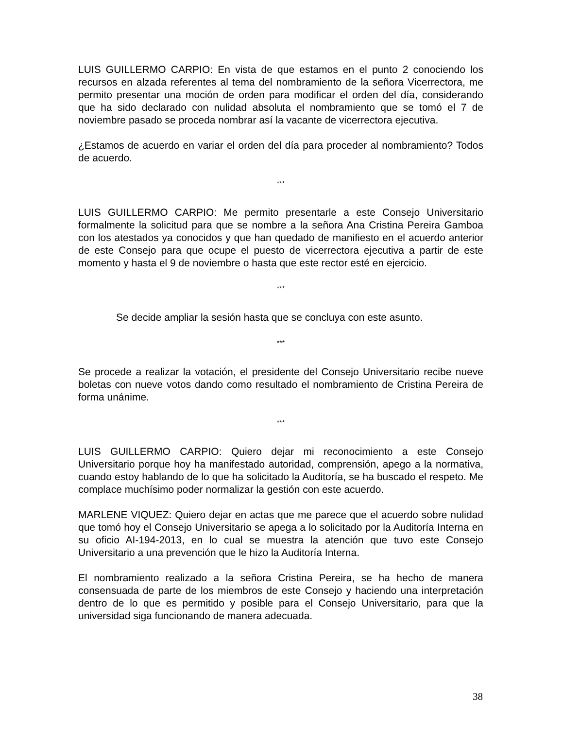LUIS GUILLERMO CARPIO: En vista de que estamos en el punto 2 conociendo los recursos en alzada referentes al tema del nombramiento de la señora Vicerrectora, me permito presentar una moción de orden para modificar el orden del día, considerando que ha sido declarado con nulidad absoluta el nombramiento que se tomó el 7 de noviembre pasado se proceda nombrar así la vacante de vicerrectora ejecutiva.
¿Estamos de acuerdo en variar el orden del día para proceder al nombramiento? Todos de acuerdo.
***
LUIS GUILLERMO CARPIO: Me permito presentarle a este Consejo Universitario formalmente la solicitud para que se nombre a la señora Ana Cristina Pereira Gamboa con los atestados ya conocidos y que han quedado de manifiesto en el acuerdo anterior de este Consejo para que ocupe el puesto de vicerrectora ejecutiva a partir de este momento y hasta el 9 de noviembre o hasta que este rector esté en ejercicio.
***
Se decide ampliar la sesión hasta que se concluya con este asunto.
***
Se procede a realizar la votación, el presidente del Consejo Universitario recibe nueve boletas con nueve votos dando como resultado el nombramiento de Cristina Pereira de forma unánime.
***
LUIS GUILLERMO CARPIO: Quiero dejar mi reconocimiento a este Consejo Universitario porque hoy ha manifestado autoridad, comprensión, apego a la normativa, cuando estoy hablando de lo que ha solicitado la Auditoría, se ha buscado el respeto. Me complace muchísimo poder normalizar la gestión con este acuerdo.
MARLENE VIQUEZ: Quiero dejar en actas que me parece que el acuerdo sobre nulidad que tomó hoy el Consejo Universitario se apega a lo solicitado por la Auditoría Interna en su oficio AI-194-2013, en lo cual se muestra la atención que tuvo este Consejo Universitario a una prevención que le hizo la Auditoría Interna.
El nombramiento realizado a la señora Cristina Pereira, se ha hecho de manera consensuada de parte de los miembros de este Consejo y haciendo una interpretación dentro de lo que es permitido y posible para el Consejo Universitario, para que la universidad siga funcionando de manera adecuada.
38